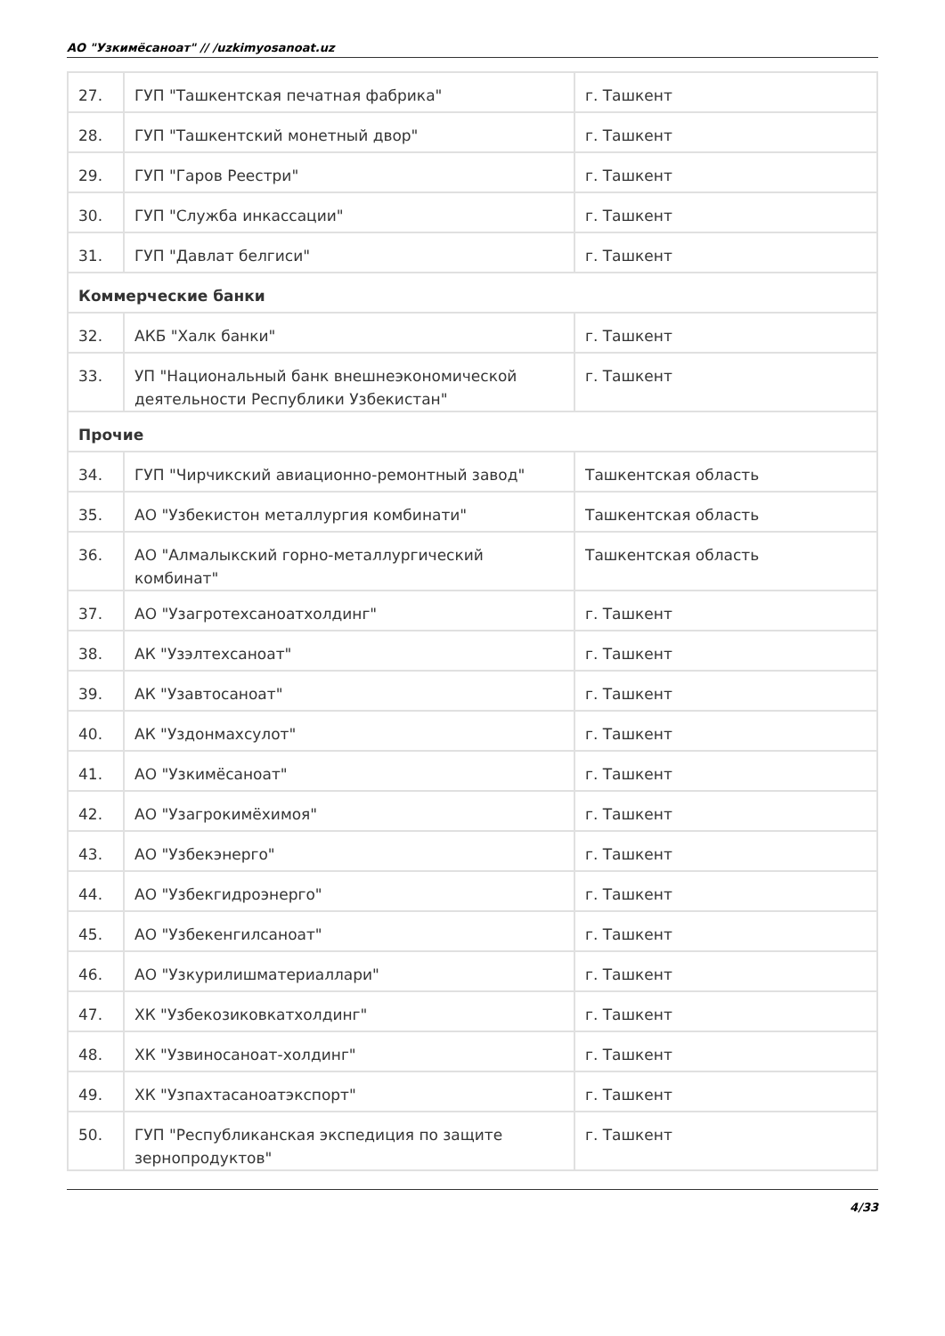АО "Узкимёсаноат" // /uzkimyosanoat.uz
| 27. | ГУП "Ташкентская печатная фабрика" | г. Ташкент |
| 28. | ГУП "Ташкентский монетный двор" | г. Ташкент |
| 29. | ГУП "Гаров Реестри" | г. Ташкент |
| 30. | ГУП "Служба инкассации" | г. Ташкент |
| 31. | ГУП "Давлат белгиси" | г. Ташкент |
| Коммерческие банки | | |
| 32. | АКБ "Халк банки" | г. Ташкент |
| 33. | УП "Национальный банк внешнеэкономической деятельности Республики Узбекистан" | г. Ташкент |
| Прочие | | |
| 34. | ГУП "Чирчикский авиационно-ремонтный завод" | Ташкентская область |
| 35. | АО "Узбекистон металлургия комбинати" | Ташкентская область |
| 36. | АО "Алмалыкский горно-металлургический комбинат" | Ташкентская область |
| 37. | АО "Узагротехсаноатхолдинг" | г. Ташкент |
| 38. | АК "Узэлтехсаноат" | г. Ташкент |
| 39. | АК "Узавтосаноат" | г. Ташкент |
| 40. | АК "Уздонмахсулот" | г. Ташкент |
| 41. | АО "Узкимёсаноат" | г. Ташкент |
| 42. | АО "Узагрокимёхимоя" | г. Ташкент |
| 43. | АО "Узбекэнерго" | г. Ташкент |
| 44. | АО "Узбекгидроэнерго" | г. Ташкент |
| 45. | АО "Узбекенгилсаноат" | г. Ташкент |
| 46. | АО "Узкурилишматериаллари" | г. Ташкент |
| 47. | ХК "Узбекозиковкатхолдинг" | г. Ташкент |
| 48. | ХК "Узвиносаноат-холдинг" | г. Ташкент |
| 49. | ХК "Узпахтасаноатэкспорт" | г. Ташкент |
| 50. | ГУП "Республиканская экспедиция по защите зернопродуктов" | г. Ташкент |
4/33